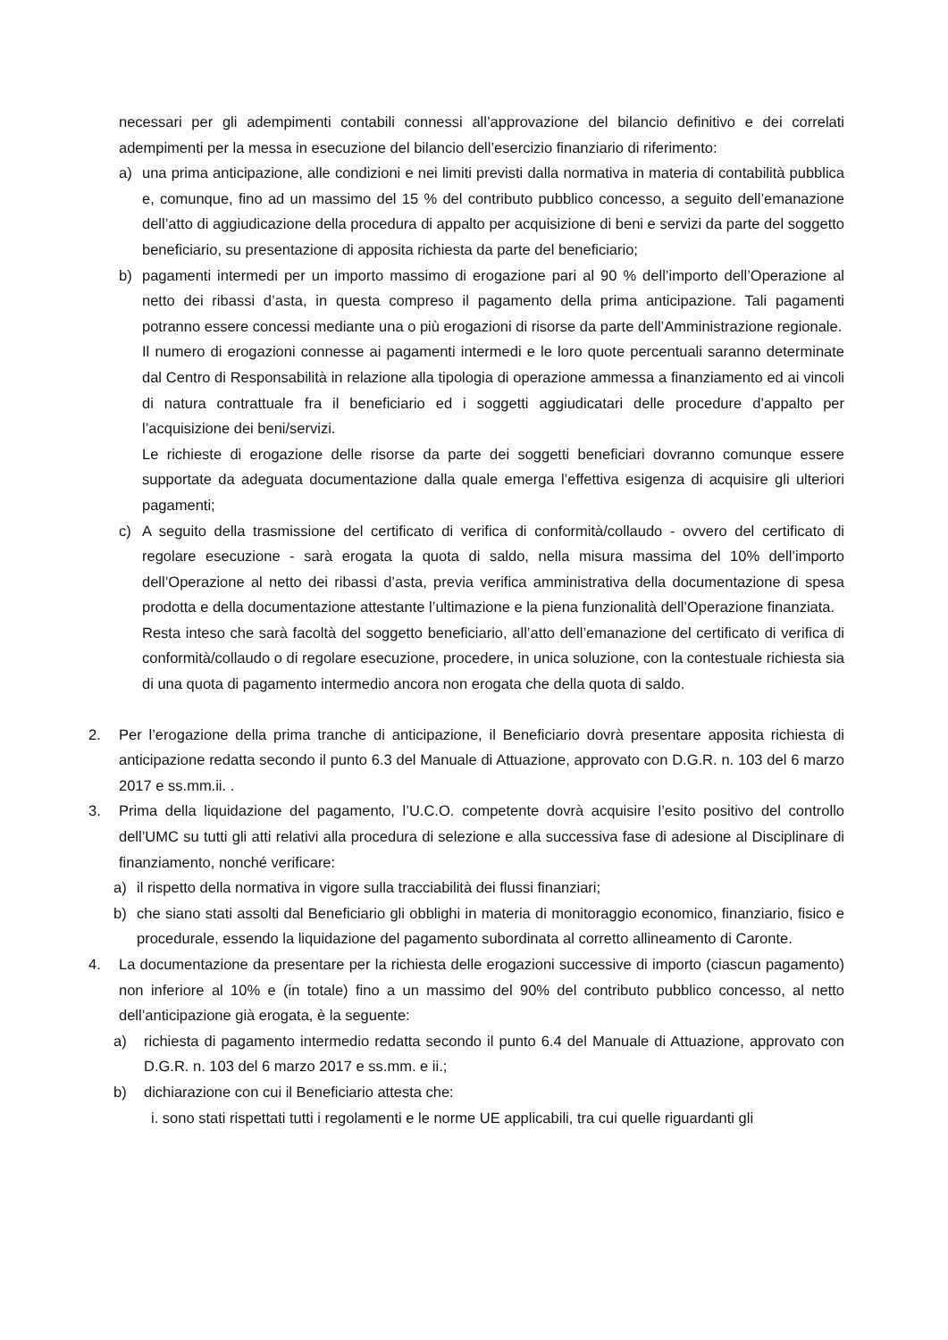necessari per gli adempimenti contabili connessi all’approvazione del bilancio definitivo e dei correlati adempimenti per la messa in esecuzione del bilancio dell’esercizio finanziario di riferimento:
a) una prima anticipazione, alle condizioni e nei limiti previsti dalla normativa in materia di contabilità pubblica e, comunque, fino ad un massimo del 15 % del contributo pubblico concesso, a seguito dell’emanazione dell’atto di aggiudicazione della procedura di appalto per acquisizione di beni e servizi da parte del soggetto beneficiario, su presentazione di apposita richiesta da parte del beneficiario;
b) pagamenti intermedi per un importo massimo di erogazione pari al 90 % dell’importo dell’Operazione al netto dei ribassi d’asta, in questa compreso il pagamento della prima anticipazione. Tali pagamenti potranno essere concessi mediante una o più erogazioni di risorse da parte dell’Amministrazione regionale.
Il numero di erogazioni connesse ai pagamenti intermedi e le loro quote percentuali saranno determinate dal Centro di Responsabilità in relazione alla tipologia di operazione ammessa a finanziamento ed ai vincoli di natura contrattuale fra il beneficiario ed i soggetti aggiudicatari delle procedure d’appalto per l’acquisizione dei beni/servizi.
Le richieste di erogazione delle risorse da parte dei soggetti beneficiari dovranno comunque essere supportate da adeguata documentazione dalla quale emerga l’effettiva esigenza di acquisire gli ulteriori pagamenti;
c) A seguito della trasmissione del certificato di verifica di conformità/collaudo - ovvero del certificato di regolare esecuzione - sarà erogata la quota di saldo, nella misura massima del 10% dell’importo dell’Operazione al netto dei ribassi d’asta, previa verifica amministrativa della documentazione di spesa prodotta e della documentazione attestante l’ultimazione e la piena funzionalità dell’Operazione finanziata.
Resta inteso che sarà facoltà del soggetto beneficiario, all’atto dell’emanazione del certificato di verifica di conformità/collaudo o di regolare esecuzione, procedere, in unica soluzione, con la contestuale richiesta sia di una quota di pagamento intermedio ancora non erogata che della quota di saldo.
2. Per l’erogazione della prima tranche di anticipazione, il Beneficiario dovrà presentare apposita richiesta di anticipazione redatta secondo il punto 6.3 del Manuale di Attuazione, approvato con D.G.R. n. 103 del 6 marzo 2017 e ss.mm.ii. .
3. Prima della liquidazione del pagamento, l’U.C.O. competente dovrà acquisire l’esito positivo del controllo dell’UMC su tutti gli atti relativi alla procedura di selezione e alla successiva fase di adesione al Disciplinare di finanziamento, nonché verificare:
a) il rispetto della normativa in vigore sulla tracciabilità dei flussi finanziari;
b) che siano stati assolti dal Beneficiario gli obblighi in materia di monitoraggio economico, finanziario, fisico e procedurale, essendo la liquidazione del pagamento subordinata al corretto allineamento di Caronte.
4. La documentazione da presentare per la richiesta delle erogazioni successive di importo (ciascun pagamento) non inferiore al 10% e (in totale) fino a un massimo del 90% del contributo pubblico concesso, al netto dell’anticipazione già erogata, è la seguente:
a) richiesta di pagamento intermedio redatta secondo il punto 6.4 del Manuale di Attuazione, approvato con D.G.R. n. 103 del 6 marzo 2017 e ss.mm. e ii.;
b) dichiarazione con cui il Beneficiario attesta che:
i. sono stati rispettati tutti i regolamenti e le norme UE applicabili, tra cui quelle riguardanti gli